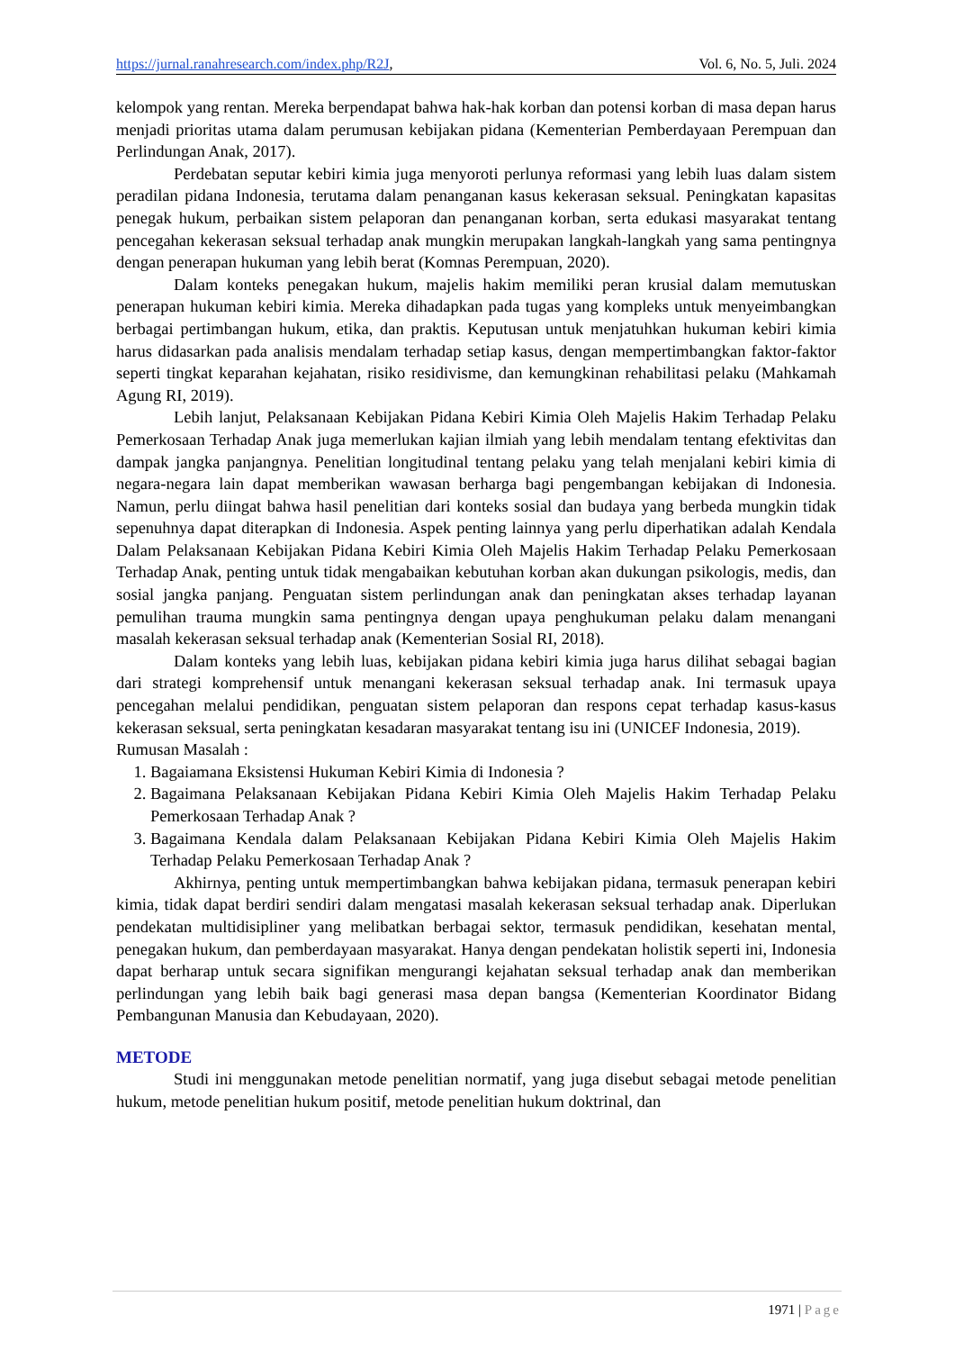https://jurnal.ranahresearch.com/index.php/R2J, Vol. 6, No. 5, Juli. 2024
kelompok yang rentan. Mereka berpendapat bahwa hak-hak korban dan potensi korban di masa depan harus menjadi prioritas utama dalam perumusan kebijakan pidana (Kementerian Pemberdayaan Perempuan dan Perlindungan Anak, 2017).
Perdebatan seputar kebiri kimia juga menyoroti perlunya reformasi yang lebih luas dalam sistem peradilan pidana Indonesia, terutama dalam penanganan kasus kekerasan seksual. Peningkatan kapasitas penegak hukum, perbaikan sistem pelaporan dan penanganan korban, serta edukasi masyarakat tentang pencegahan kekerasan seksual terhadap anak mungkin merupakan langkah-langkah yang sama pentingnya dengan penerapan hukuman yang lebih berat (Komnas Perempuan, 2020).
Dalam konteks penegakan hukum, majelis hakim memiliki peran krusial dalam memutuskan penerapan hukuman kebiri kimia. Mereka dihadapkan pada tugas yang kompleks untuk menyeimbangkan berbagai pertimbangan hukum, etika, dan praktis. Keputusan untuk menjatuhkan hukuman kebiri kimia harus didasarkan pada analisis mendalam terhadap setiap kasus, dengan mempertimbangkan faktor-faktor seperti tingkat keparahan kejahatan, risiko residivisme, dan kemungkinan rehabilitasi pelaku (Mahkamah Agung RI, 2019).
Lebih lanjut, Pelaksanaan Kebijakan Pidana Kebiri Kimia Oleh Majelis Hakim Terhadap Pelaku Pemerkosaan Terhadap Anak juga memerlukan kajian ilmiah yang lebih mendalam tentang efektivitas dan dampak jangka panjangnya. Penelitian longitudinal tentang pelaku yang telah menjalani kebiri kimia di negara-negara lain dapat memberikan wawasan berharga bagi pengembangan kebijakan di Indonesia. Namun, perlu diingat bahwa hasil penelitian dari konteks sosial dan budaya yang berbeda mungkin tidak sepenuhnya dapat diterapkan di Indonesia. Aspek penting lainnya yang perlu diperhatikan adalah Kendala Dalam Pelaksanaan Kebijakan Pidana Kebiri Kimia Oleh Majelis Hakim Terhadap Pelaku Pemerkosaan Terhadap Anak, penting untuk tidak mengabaikan kebutuhan korban akan dukungan psikologis, medis, dan sosial jangka panjang. Penguatan sistem perlindungan anak dan peningkatan akses terhadap layanan pemulihan trauma mungkin sama pentingnya dengan upaya penghukuman pelaku dalam menangani masalah kekerasan seksual terhadap anak (Kementerian Sosial RI, 2018).
Dalam konteks yang lebih luas, kebijakan pidana kebiri kimia juga harus dilihat sebagai bagian dari strategi komprehensif untuk menangani kekerasan seksual terhadap anak. Ini termasuk upaya pencegahan melalui pendidikan, penguatan sistem pelaporan dan respons cepat terhadap kasus-kasus kekerasan seksual, serta peningkatan kesadaran masyarakat tentang isu ini (UNICEF Indonesia, 2019).
Rumusan Masalah :
1. Bagaiamana Eksistensi Hukuman Kebiri Kimia di Indonesia ?
2. Bagaimana Pelaksanaan Kebijakan Pidana Kebiri Kimia Oleh Majelis Hakim Terhadap Pelaku Pemerkosaan Terhadap Anak ?
3. Bagaimana Kendala dalam Pelaksanaan Kebijakan Pidana Kebiri Kimia Oleh Majelis Hakim Terhadap Pelaku Pemerkosaan Terhadap Anak ?
Akhirnya, penting untuk mempertimbangkan bahwa kebijakan pidana, termasuk penerapan kebiri kimia, tidak dapat berdiri sendiri dalam mengatasi masalah kekerasan seksual terhadap anak. Diperlukan pendekatan multidisipliner yang melibatkan berbagai sektor, termasuk pendidikan, kesehatan mental, penegakan hukum, dan pemberdayaan masyarakat. Hanya dengan pendekatan holistik seperti ini, Indonesia dapat berharap untuk secara signifikan mengurangi kejahatan seksual terhadap anak dan memberikan perlindungan yang lebih baik bagi generasi masa depan bangsa (Kementerian Koordinator Bidang Pembangunan Manusia dan Kebudayaan, 2020).
METODE
Studi ini menggunakan metode penelitian normatif, yang juga disebut sebagai metode penelitian hukum, metode penelitian hukum positif, metode penelitian hukum doktrinal, dan
1971 | Page